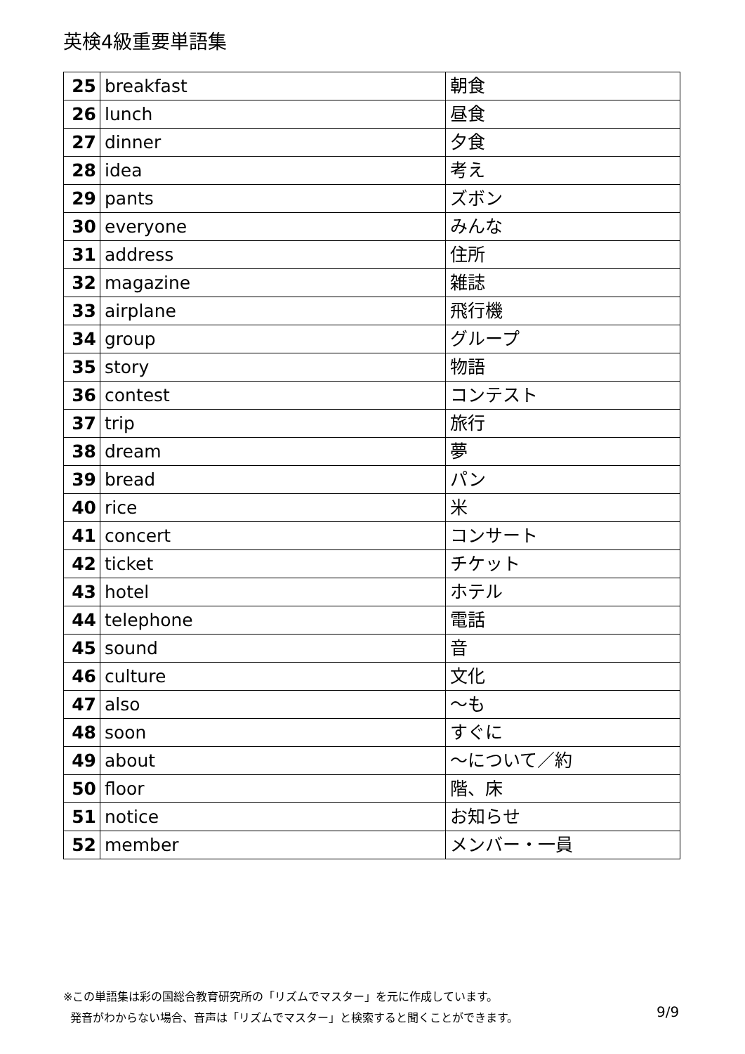英検4級重要単語集
| 25 | breakfast | 朝食 |
| 26 | lunch | 昼食 |
| 27 | dinner | 夕食 |
| 28 | idea | 考え |
| 29 | pants | ズボン |
| 30 | everyone | みんな |
| 31 | address | 住所 |
| 32 | magazine | 雑誌 |
| 33 | airplane | 飛行機 |
| 34 | group | グループ |
| 35 | story | 物語 |
| 36 | contest | コンテスト |
| 37 | trip | 旅行 |
| 38 | dream | 夢 |
| 39 | bread | パン |
| 40 | rice | 米 |
| 41 | concert | コンサート |
| 42 | ticket | チケット |
| 43 | hotel | ホテル |
| 44 | telephone | 電話 |
| 45 | sound | 音 |
| 46 | culture | 文化 |
| 47 | also | ～も |
| 48 | soon | すぐに |
| 49 | about | ～について／約 |
| 50 | floor | 階、床 |
| 51 | notice | お知らせ |
| 52 | member | メンバー・一員 |
※この単語集は彩の国総合教育研究所の「リズムでマスター」を元に作成しています。
発音がわからない場合、音声は「リズムでマスター」と検索すると聞くことができます。
9/9